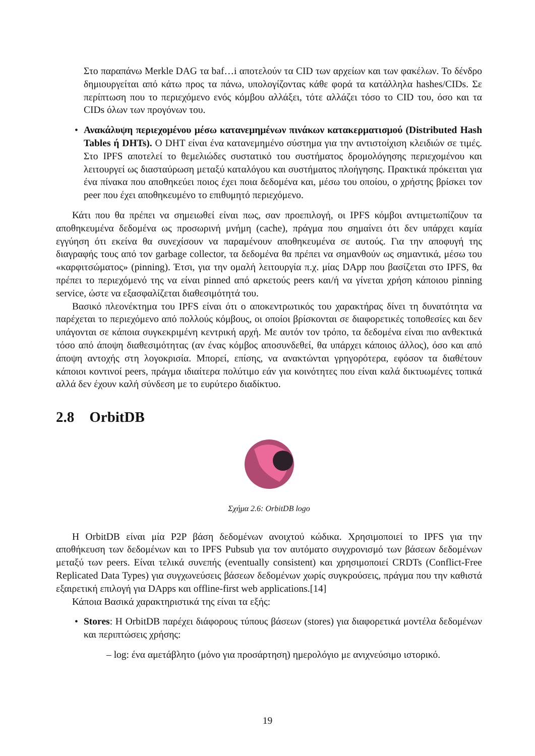Στο παραπάνω Merkle DAG τα baf…i αποτελούν τα CID των αρχείων και των φακέλων. Το δένδρο δημιουργείται από κάτω προς τα πάνω, υπολογίζοντας κάθε φορά τα κατάλληλα hashes/CIDs. Σε περίπτωση που το περιεχόμενο ενός κόμβου αλλάξει, τότε αλλάζει τόσο το CID του, όσο και τα CIDs όλων των προγόνων του.
• Ανακάλυψη περιεχομένου μέσω κατανεμημένων πινάκων κατακερματισμού (Distributed Hash Tables ή DHTs). Ο DHT είναι ένα κατανεμημένο σύστημα για την αντιστοίχιση κλειδιών σε τιμές. Στο IPFS αποτελεί το θεμελιώδες συστατικό του συστήματος δρομολόγησης περιεχομένου και λειτουργεί ως διασταύρωση μεταξύ καταλόγου και συστήματος πλοήγησης. Πρακτικά πρόκειται για ένα πίνακα που αποθηκεύει ποιος έχει ποια δεδομένα και, μέσω του οποίου, ο χρήστης βρίσκει τον peer που έχει αποθηκευμένο το επιθυμητό περιεχόμενο.
Κάτι που θα πρέπει να σημειωθεί είναι πως, σαν προεπιλογή, οι IPFS κόμβοι αντιμετωπίζουν τα αποθηκευμένα δεδομένα ως προσωρινή μνήμη (cache), πράγμα που σημαίνει ότι δεν υπάρχει καμία εγγύηση ότι εκείνα θα συνεχίσουν να παραμένουν αποθηκευμένα σε αυτούς. Για την αποφυγή της διαγραφής τους από τον garbage collector, τα δεδομένα θα πρέπει να σημανθούν ως σημαντικά, μέσω του «καρφιτσώματος» (pinning). Έτσι, για την ομαλή λειτουργία π.χ. μίας DApp που βασίζεται στο IPFS, θα πρέπει το περιεχόμενό της να είναι pinned από αρκετούς peers και/ή να γίνεται χρήση κάποιου pinning service, ώστε να εξασφαλίζεται διαθεσιμότητά του.
Βασικό πλεονέκτημα του IPFS είναι ότι ο αποκεντρωτικός του χαρακτήρας δίνει τη δυνατότητα να παρέχεται το περιεχόμενο από πολλούς κόμβους, οι οποίοι βρίσκονται σε διαφορετικές τοποθεσίες και δεν υπάγονται σε κάποια συγκεκριμένη κεντρική αρχή. Με αυτόν τον τρόπο, τα δεδομένα είναι πιο ανθεκτικά τόσο από άποψη διαθεσιμότητας (αν ένας κόμβος αποσυνδεθεί, θα υπάρχει κάποιος άλλος), όσο και από άποψη αντοχής στη λογοκρισία. Μπορεί, επίσης, να ανακτώνται γρηγορότερα, εφόσον τα διαθέτουν κάποιοι κοντινοί peers, πράγμα ιδιαίτερα πολύτιμο εάν για κοινότητες που είναι καλά δικτυωμένες τοπικά αλλά δεν έχουν καλή σύνδεση με το ευρύτερο διαδίκτυο.
2.8 OrbitDB
Σχήμα 2.6: OrbitDB logo
Η OrbitDB είναι μία P2P βάση δεδομένων ανοιχτού κώδικα. Χρησιμοποιεί το IPFS για την αποθήκευση των δεδομένων και το IPFS Pubsub για τον αυτόματο συγχρονισμό των βάσεων δεδομένων μεταξύ των peers. Είναι τελικά συνεπής (eventually consistent) και χρησιμοποιεί CRDTs (Conflict-Free Replicated Data Types) για συγχωνεύσεις βάσεων δεδομένων χωρίς συγκρούσεις, πράγμα που την καθιστά εξαιρετική επιλογή για DApps και offline-first web applications.[14]
Κάποια Βασικά χαρακτηριστικά της είναι τα εξής:
• Stores: Η OrbitDB παρέχει διάφορους τύπους βάσεων (stores) για διαφορετικά μοντέλα δεδομένων και περιπτώσεις χρήσης:
– log: ένα αμετάβλητο (μόνο για προσάρτηση) ημερολόγιο με ανιχνεύσιμο ιστορικό.
19